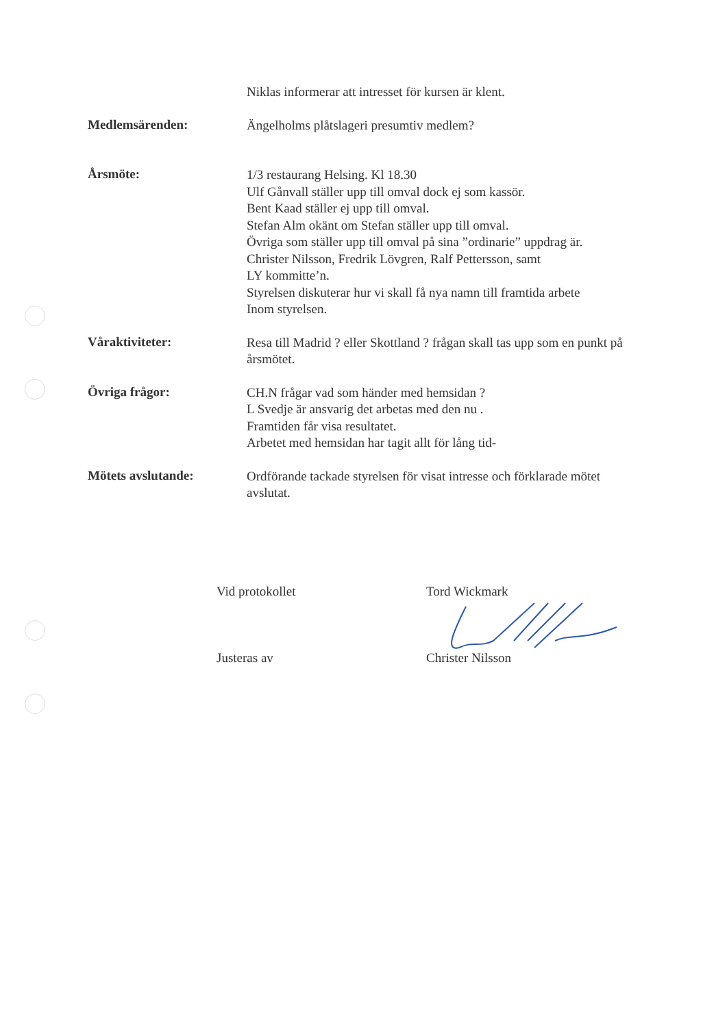Niklas informerar att intresset för kursen är klent.
Medlemsärenden:
Ängelholms plåtslageri presumtiv medlem?
Årsmöte:
1/3 restaurang Helsing. Kl 18.30
Ulf Gånvall ställer upp till omval dock ej som kassör.
Bent Kaad ställer ej upp till omval.
Stefan Alm okänt om Stefan ställer upp till omval.
Övriga som ställer upp till omval på sina ”ordinarie” uppdrag är.
Christer Nilsson, Fredrik Lövgren, Ralf Pettersson, samt
LY kommitte’n.
Styrelsen diskuterar hur vi skall få nya namn till framtida arbete
Inom styrelsen.
Våraktiviteter:
Resa till Madrid ? eller Skottland ? frågan skall tas upp som en punkt på årsmötet.
Övriga frågor:
CH.N frågar vad som händer med hemsidan ?
L Svedje är ansvarig det arbetas med den nu .
Framtiden får visa resultatet.
Arbetet med hemsidan har tagit allt för lång tid-
Mötets avslutande:
Ordförande tackade styrelsen för visat intresse och förklarade mötet avslutat.
Vid protokollet Tord Wickmark
Justeras av Christer Nilsson